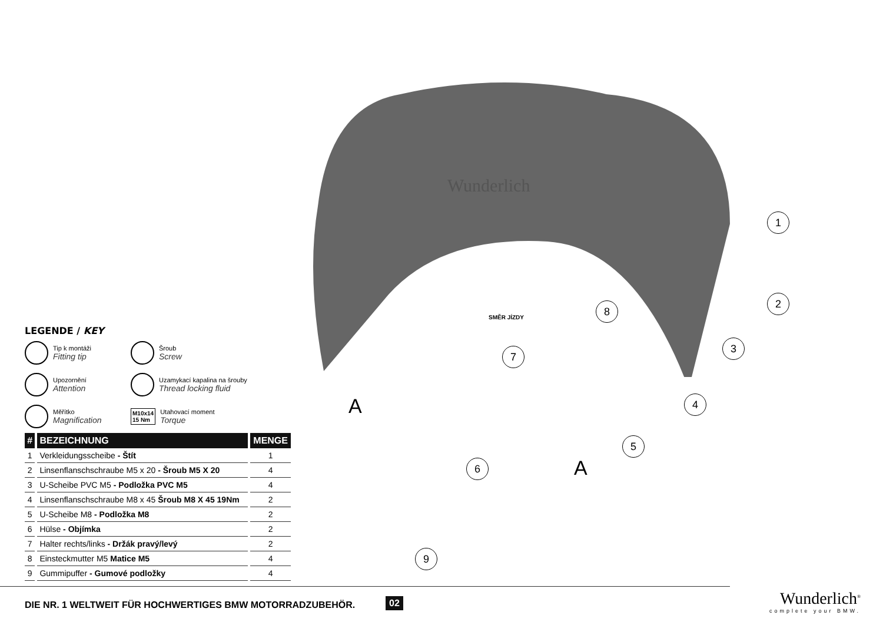Wunderlich
SMĚR JÍZDY
1
2
3
4
5
6
7
8
9
A
A
LEGENDE / KEY
Tip k montáži
Fitting tip
Šroub
Screw
Upozornění
Attention
Uzamykací kapalina na šrouby
Thread locking fluid
Měřítko
Magnification
M10x14
15 Nm
Utahovací moment
Torque
| # | BEZEICHNUNG | MENGE |
| --- | --- | --- |
| 1 | Verkleidungsscheibe - Štít | 1 |
| 2 | Linsenflanschschraube M5 x 20 - Šroub M5 X 20 | 4 |
| 3 | U-Scheibe PVC M5 - Podložka PVC M5 | 4 |
| 4 | Linsenflanschschraube M8 x 45 Šroub M8 X 45 19Nm | 2 |
| 5 | U-Scheibe M8 - Podložka M8 | 2 |
| 6 | Hülse - Objímka | 2 |
| 7 | Halter rechts/links - Držák pravý/levý | 2 |
| 8 | Einsteckmutter M5 Matice M5 | 4 |
| 9 | Gummipuffer - Gumové podložky | 4 |
DIE NR. 1 WELTWEIT FÜR HOCHWERTIGES BMW MOTORRADZUBEHÖR.
02 Wunderlich<sup>®</sup>
complete your BMW.